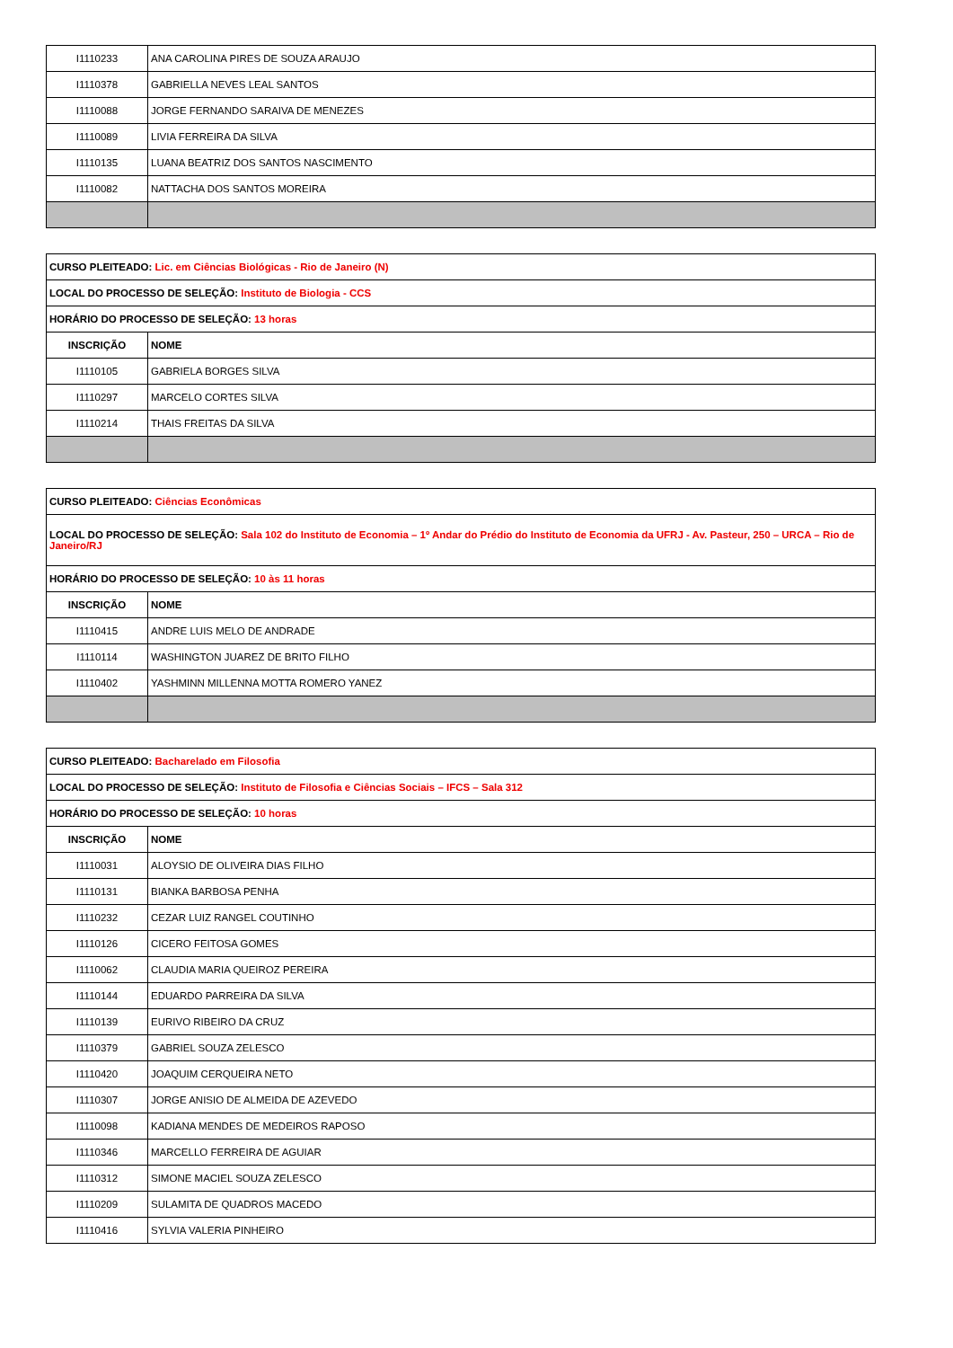| I1110233 | ANA CAROLINA PIRES DE SOUZA ARAUJO |
| I1110378 | GABRIELLA NEVES LEAL SANTOS |
| I1110088 | JORGE FERNANDO SARAIVA DE MENEZES |
| I1110089 | LIVIA FERREIRA DA SILVA |
| I1110135 | LUANA BEATRIZ DOS SANTOS NASCIMENTO |
| I1110082 | NATTACHA DOS SANTOS MOREIRA |
| CURSO PLEITEADO: Lic. em Ciências Biológicas - Rio de Janeiro (N) | |
| LOCAL DO PROCESSO DE SELEÇÃO: Instituto de Biologia - CCS | |
| HORÁRIO DO PROCESSO DE SELEÇÃO: 13 horas | |
| INSCRIÇÃO | NOME |
| I1110105 | GABRIELA BORGES SILVA |
| I1110297 | MARCELO CORTES SILVA |
| I1110214 | THAIS FREITAS DA SILVA |
| CURSO PLEITEADO: Ciências Econômicas | |
| LOCAL DO PROCESSO DE SELEÇÃO: Sala 102 do Instituto de Economia – 1º Andar do Prédio do Instituto de Economia da UFRJ - Av. Pasteur, 250 – URCA – Rio de Janeiro/RJ | |
| HORÁRIO DO PROCESSO DE SELEÇÃO: 10 às 11 horas | |
| INSCRIÇÃO | NOME |
| I1110415 | ANDRE LUIS MELO DE ANDRADE |
| I1110114 | WASHINGTON JUAREZ DE BRITO FILHO |
| I1110402 | YASHMINN MILLENNA MOTTA ROMERO YANEZ |
| CURSO PLEITEADO: Bacharelado em Filosofia | |
| LOCAL DO PROCESSO DE SELEÇÃO: Instituto de Filosofia e Ciências Sociais – IFCS – Sala 312 | |
| HORÁRIO DO PROCESSO DE SELEÇÃO: 10 horas | |
| INSCRIÇÃO | NOME |
| I1110031 | ALOYSIO DE OLIVEIRA DIAS FILHO |
| I1110131 | BIANKA BARBOSA PENHA |
| I1110232 | CEZAR LUIZ RANGEL COUTINHO |
| I1110126 | CICERO FEITOSA GOMES |
| I1110062 | CLAUDIA MARIA QUEIROZ PEREIRA |
| I1110144 | EDUARDO PARREIRA DA SILVA |
| I1110139 | EURIVO RIBEIRO DA CRUZ |
| I1110379 | GABRIEL SOUZA ZELESCO |
| I1110420 | JOAQUIM CERQUEIRA NETO |
| I1110307 | JORGE ANISIO DE ALMEIDA DE AZEVEDO |
| I1110098 | KADIANA MENDES DE MEDEIROS RAPOSO |
| I1110346 | MARCELLO FERREIRA DE AGUIAR |
| I1110312 | SIMONE MACIEL SOUZA ZELESCO |
| I1110209 | SULAMITA DE QUADROS MACEDO |
| I1110416 | SYLVIA VALERIA PINHEIRO |